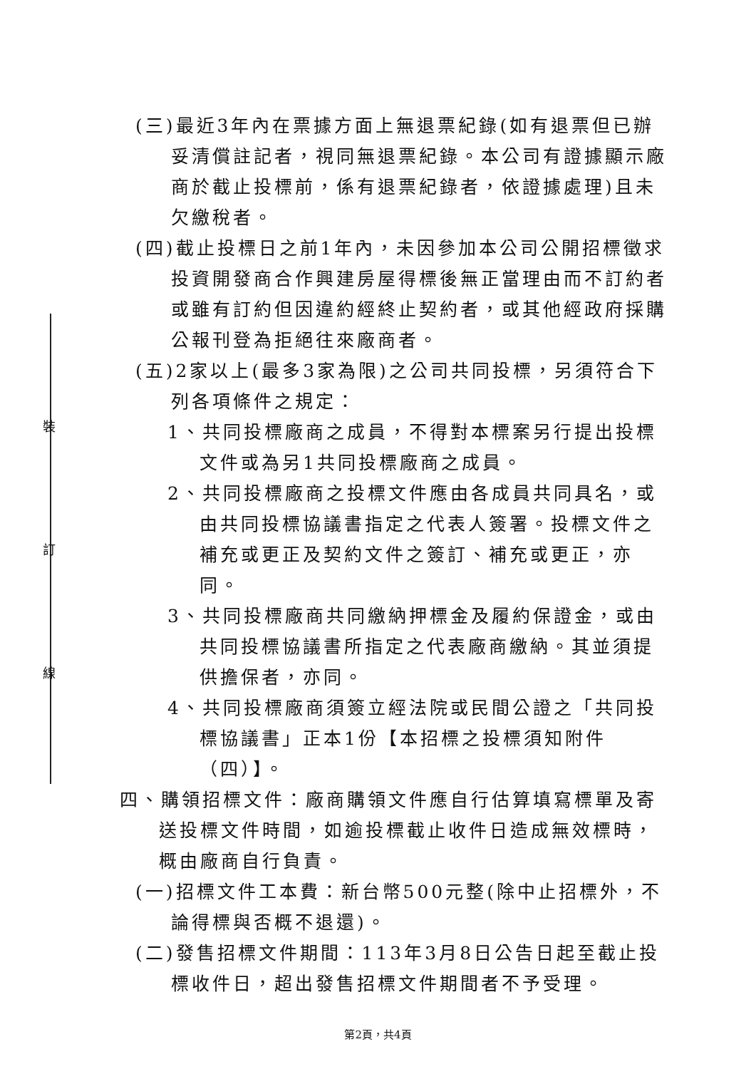裝
訂
線
(三)最近3年內在票據方面上無退票紀錄(如有退票但已辦妥清償註記者，視同無退票紀錄。本公司有證據顯示廠商於截止投標前，係有退票紀錄者，依證據處理)且未欠繳稅者。
(四)截止投標日之前1年內，未因參加本公司公開招標徵求投資開發商合作興建房屋得標後無正當理由而不訂約者或雖有訂約但因違約經終止契約者，或其他經政府採購公報刊登為拒絕往來廠商者。
(五)2家以上(最多3家為限)之公司共同投標，另須符合下列各項條件之規定：
1、共同投標廠商之成員，不得對本標案另行提出投標文件或為另1共同投標廠商之成員。
2、共同投標廠商之投標文件應由各成員共同具名，或由共同投標協議書指定之代表人簽署。投標文件之補充或更正及契約文件之簽訂、補充或更正，亦同。
3、共同投標廠商共同繳納押標金及履約保證金，或由共同投標協議書所指定之代表廠商繳納。其並須提供擔保者，亦同。
4、共同投標廠商須簽立經法院或民間公證之「共同投標協議書」正本1份【本招標之投標須知附件（四）】。
四、購領招標文件：廠商購領文件應自行估算填寫標單及寄送投標文件時間，如逾投標截止收件日造成無效標時，概由廠商自行負責。
(一)招標文件工本費：新台幣500元整(除中止招標外，不論得標與否概不退還)。
(二)發售招標文件期間：113年3月8日公告日起至截止投標收件日，超出發售招標文件期間者不予受理。
第2頁，共4頁